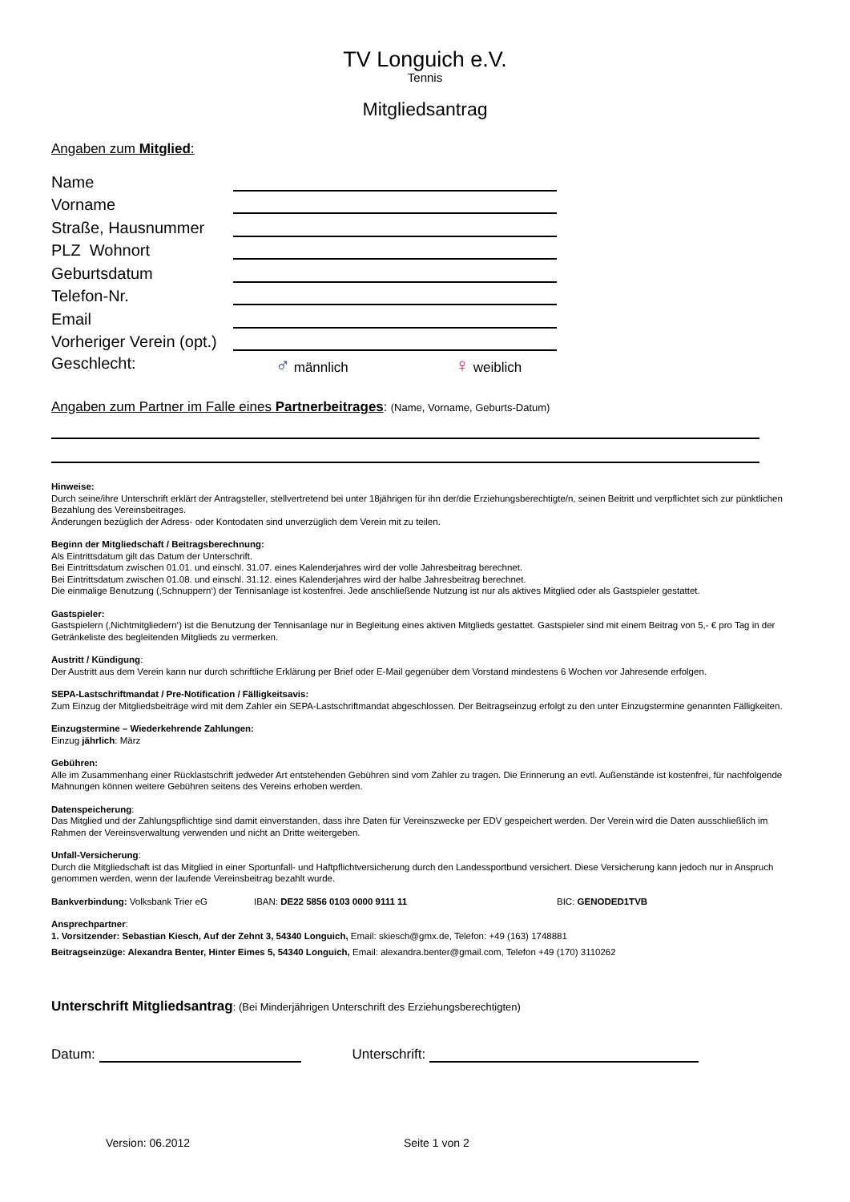TV Longuich e.V.
Tennis
Mitgliedsantrag
Angaben zum Mitglied:
Name
Vorname
Straße, Hausnummer
PLZ Wohnort
Geburtsdatum
Telefon-Nr.
Email
Vorheriger Verein (opt.)
Geschlecht: ♂ männlich ♀ weiblich
Angaben zum Partner im Falle eines Partnerbeitrages: (Name, Vorname, Geburts-Datum)
Hinweise:
Durch seine/ihre Unterschrift erklärt der Antragsteller, stellvertretend bei unter 18jährigen für ihn der/die Erziehungsberechtigte/n, seinen Beitritt und verpflichtet sich zur pünktlichen Bezahlung des Vereinsbeitrages.
Änderungen bezüglich der Adress- oder Kontodaten sind unverzüglich dem Verein mit zu teilen.
Beginn der Mitgliedschaft / Beitragsberechnung:
Als Eintrittsdatum gilt das Datum der Unterschrift.
Bei Eintrittsdatum zwischen 01.01. und einschl. 31.07. eines Kalenderjahres wird der volle Jahresbeitrag berechnet.
Bei Eintrittsdatum zwischen 01.08. und einschl. 31.12. eines Kalenderjahres wird der halbe Jahresbeitrag berechnet.
Die einmalige Benutzung (‚Schnuppern‘) der Tennisanlage ist kostenfrei. Jede anschließende Nutzung ist nur als aktives Mitglied oder als Gastspieler gestattet.
Gastspieler:
Gastspielern (‚Nichtmitgliedern‘) ist die Benutzung der Tennisanlage nur in Begleitung eines aktiven Mitglieds gestattet. Gastspieler sind mit einem Beitrag von 5,- € pro Tag in der Getränkeliste des begleitenden Mitglieds zu vermerken.
Austritt / Kündigung:
Der Austritt aus dem Verein kann nur durch schriftliche Erklärung per Brief oder E-Mail gegenüber dem Vorstand mindestens 6 Wochen vor Jahresende erfolgen.
SEPA-Lastschriftmandat / Pre-Notification / Fälligkeitsavis:
Zum Einzug der Mitgliedsbeiträge wird mit dem Zahler ein SEPA-Lastschriftmandat abgeschlossen. Der Beitragseinzug erfolgt zu den unter Einzugstermine genannten Fälligkeiten.
Einzugstermine – Wiederkehrende Zahlungen:
Einzug jährlich: März
Gebühren:
Alle im Zusammenhang einer Rücklastschrift jedweder Art entstehenden Gebühren sind vom Zahler zu tragen. Die Erinnerung an evtl. Außenstände ist kostenfrei, für nachfolgende Mahnungen können weitere Gebühren seitens des Vereins erhoben werden.
Datenspeicherung:
Das Mitglied und der Zahlungspflichtige sind damit einverstanden, dass ihre Daten für Vereinszwecke per EDV gespeichert werden. Der Verein wird die Daten ausschließlich im Rahmen der Vereinsverwaltung verwenden und nicht an Dritte weitergeben.
Unfall-Versicherung:
Durch die Mitgliedschaft ist das Mitglied in einer Sportunfall- und Haftpflichtversicherung durch den Landessportbund versichert. Diese Versicherung kann jedoch nur in Anspruch genommen werden, wenn der laufende Vereinsbeitrag bezahlt wurde.
Bankverbindung: Volksbank Trier eG IBAN: DE22 5856 0103 0000 9111 11 BIC: GENODED1TVB
Ansprechpartner:
1. Vorsitzender: Sebastian Kiesch, Auf der Zehnt 3, 54340 Longuich, Email: skiesch@gmx.de, Telefon: +49 (163) 1748881
Beitragseinzüge: Alexandra Benter, Hinter Eimes 5, 54340 Longuich, Email: alexandra.benter@gmail.com, Telefon +49 (170) 3110262
Unterschrift Mitgliedsantrag: (Bei Minderjährigen Unterschrift des Erziehungsberechtigten)
Datum: Unterschrift:
Version: 06.2012 Seite 1 von 2